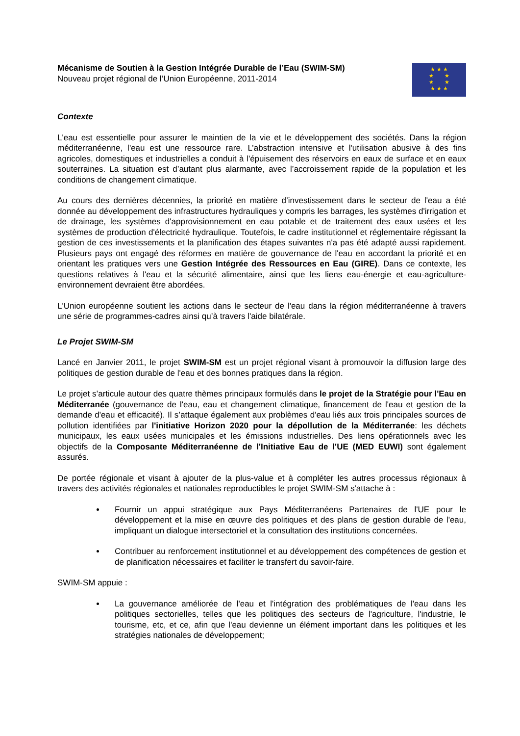Mécanisme de Soutien à la Gestion Intégrée Durable de l’Eau (SWIM-SM)
Nouveau projet régional de l’Union Européenne, 2011-2014
★ ★ ★
★ ★
★ ★
★ ★ ★
Contexte
L'eau est essentielle pour assurer le maintien de la vie et le développement des sociétés. Dans la région méditerranéenne, l'eau est une ressource rare. L’abstraction intensive et l'utilisation abusive à des fins agricoles, domestiques et industrielles a conduit à l'épuisement des réservoirs en eaux de surface et en eaux souterraines. La situation est d’autant plus alarmante, avec l’accroissement rapide de la population et les conditions de changement climatique.
Au cours des dernières décennies, la priorité en matière d’investissement dans le secteur de l'eau a été donnée au développement des infrastructures hydrauliques y compris les barrages, les systèmes d'irrigation et de drainage, les systèmes d'approvisionnement en eau potable et de traitement des eaux usées et les systèmes de production d'électricité hydraulique. Toutefois, le cadre institutionnel et réglementaire régissant la gestion de ces investissements et la planification des étapes suivantes n'a pas été adapté aussi rapidement. Plusieurs pays ont engagé des réformes en matière de gouvernance de l'eau en accordant la priorité et en orientant les pratiques vers une Gestion Intégrée des Ressources en Eau (GIRE). Dans ce contexte, les questions relatives à l'eau et la sécurité alimentaire, ainsi que les liens eau-énergie et eau-agriculture-environnement devraient être abordées.
L'Union européenne soutient les actions dans le secteur de l'eau dans la région méditerranéenne à travers une série de programmes-cadres ainsi qu’à travers l'aide bilatérale.
Le Projet SWIM-SM
Lancé en Janvier 2011, le projet SWIM-SM est un projet régional visant à promouvoir la diffusion large des politiques de gestion durable de l'eau et des bonnes pratiques dans la région.
Le projet s’articule autour des quatre thèmes principaux formulés dans le projet de la Stratégie pour l'Eau en Méditerranée (gouvernance de l'eau, eau et changement climatique, financement de l'eau et gestion de la demande d'eau et efficacité). Il s’attaque également aux problèmes d'eau liés aux trois principales sources de pollution identifiées par l'initiative Horizon 2020 pour la dépollution de la Méditerranée: les déchets municipaux, les eaux usées municipales et les émissions industrielles. Des liens opérationnels avec les objectifs de la Composante Méditerranéenne de l'Initiative Eau de l'UE (MED EUWI) sont également assurés.
De portée régionale et visant à ajouter de la plus-value et à compléter les autres processus régionaux à travers des activités régionales et nationales reproductibles le projet SWIM-SM s'attache à :
Fournir un appui stratégique aux Pays Méditerranéens Partenaires de l'UE pour le développement et la mise en œuvre des politiques et des plans de gestion durable de l'eau, impliquant un dialogue intersectoriel et la consultation des institutions concernées.
Contribuer au renforcement institutionnel et au développement des compétences de gestion et de planification nécessaires et faciliter le transfert du savoir-faire.
SWIM-SM appuie :
La gouvernance améliorée de l'eau et l'intégration des problématiques de l'eau dans les politiques sectorielles, telles que les politiques des secteurs de l'agriculture, l'industrie, le tourisme, etc, et ce, afin que l'eau devienne un élément important dans les politiques et les stratégies nationales de développement;